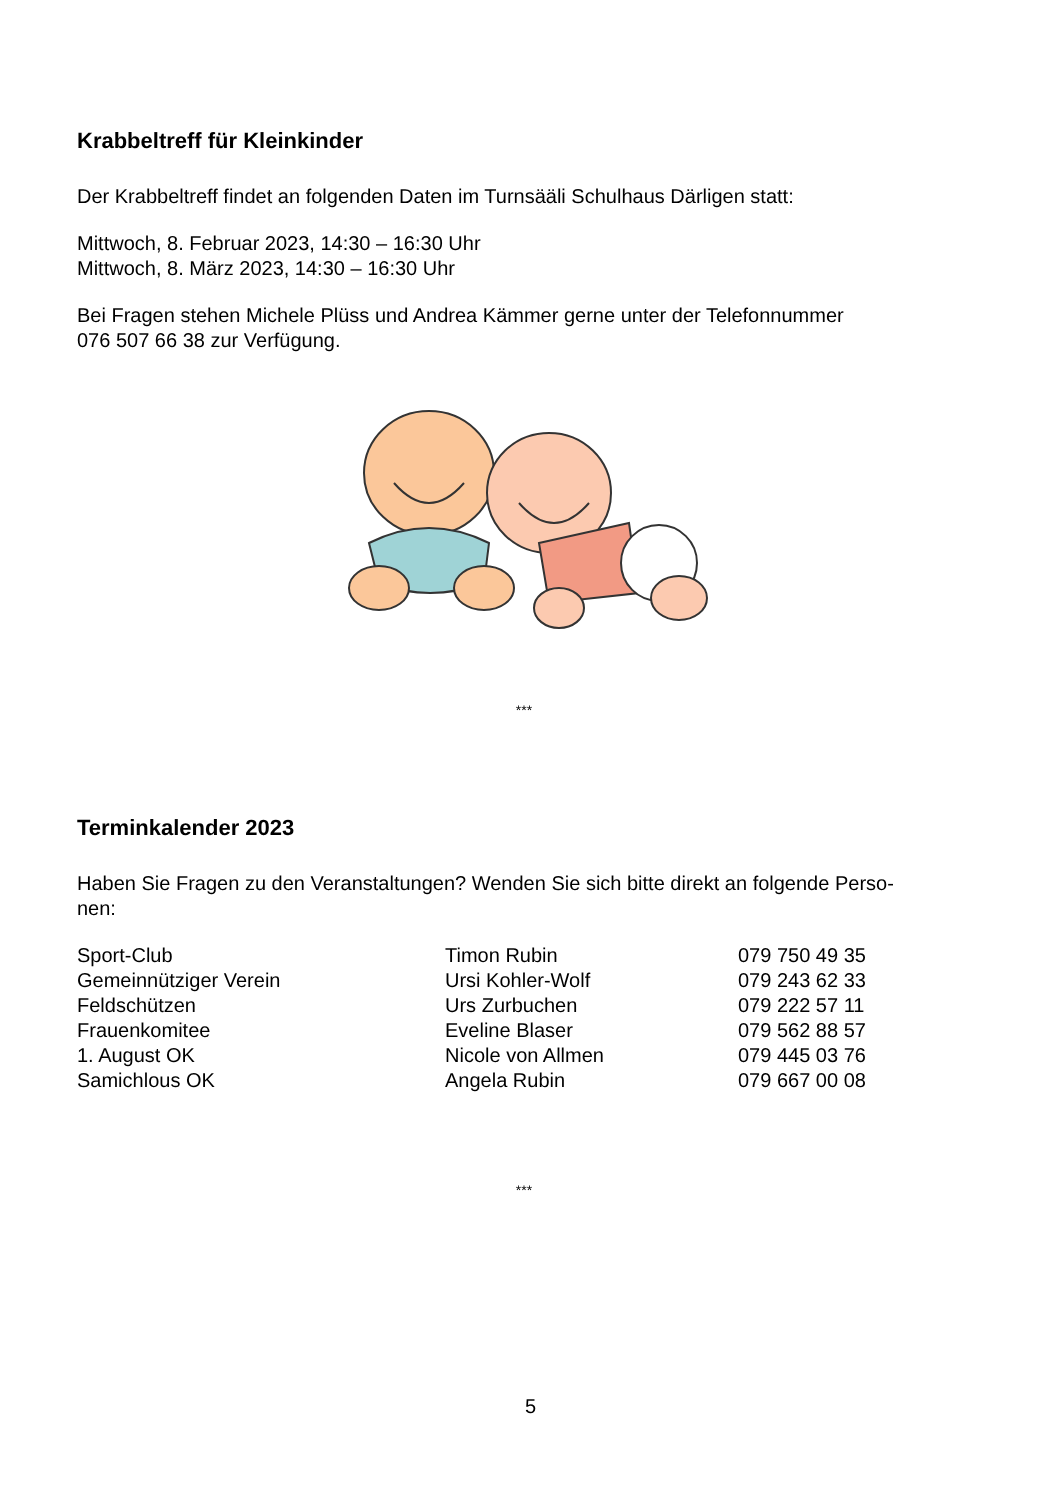Krabbeltreff für Kleinkinder
Der Krabbeltreff findet an folgenden Daten im Turnsääli Schulhaus Därligen statt:
Mittwoch, 8. Februar 2023, 14:30 – 16:30 Uhr
Mittwoch, 8. März 2023, 14:30 – 16:30 Uhr
Bei Fragen stehen Michele Plüss und Andrea Kämmer gerne unter der Telefonnummer
076 507 66 38 zur Verfügung.
***
Terminkalender 2023
Haben Sie Fragen zu den Veranstaltungen? Wenden Sie sich bitte direkt an folgende Perso-
nen:
| Sport-Club | Timon Rubin | 079 750 49 35 |
| Gemeinnütziger Verein | Ursi Kohler-Wolf | 079 243 62 33 |
| Feldschützen | Urs Zurbuchen | 079 222 57 11 |
| Frauenkomitee | Eveline Blaser | 079 562 88 57 |
| 1. August OK | Nicole von Allmen | 079 445 03 76 |
| Samichlous OK | Angela Rubin | 079 667 00 08 |
***
5